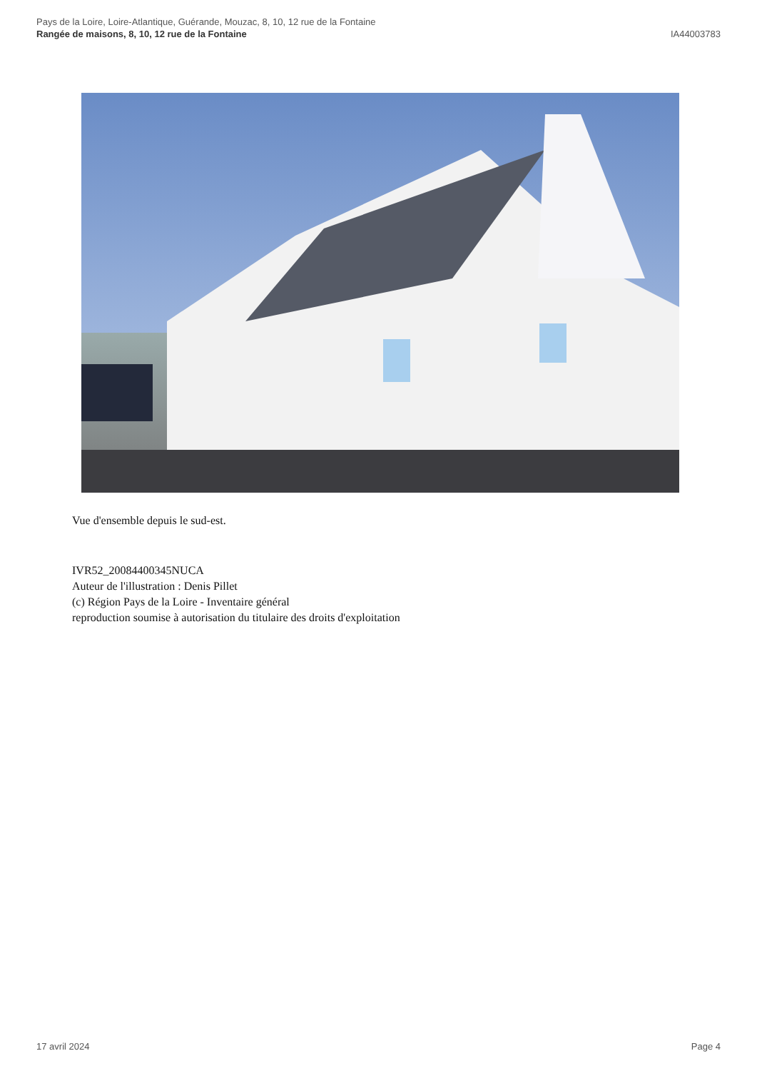Pays de la Loire, Loire-Atlantique, Guérande, Mouzac, 8, 10, 12 rue de la Fontaine
Rangée de maisons, 8, 10, 12 rue de la Fontaine IA44003783
Vue d'ensemble depuis le sud-est.
IVR52_20084400345NUCA
Auteur de l'illustration : Denis Pillet
(c) Région Pays de la Loire - Inventaire général
reproduction soumise à autorisation du titulaire des droits d'exploitation
17 avril 2024 Page 4